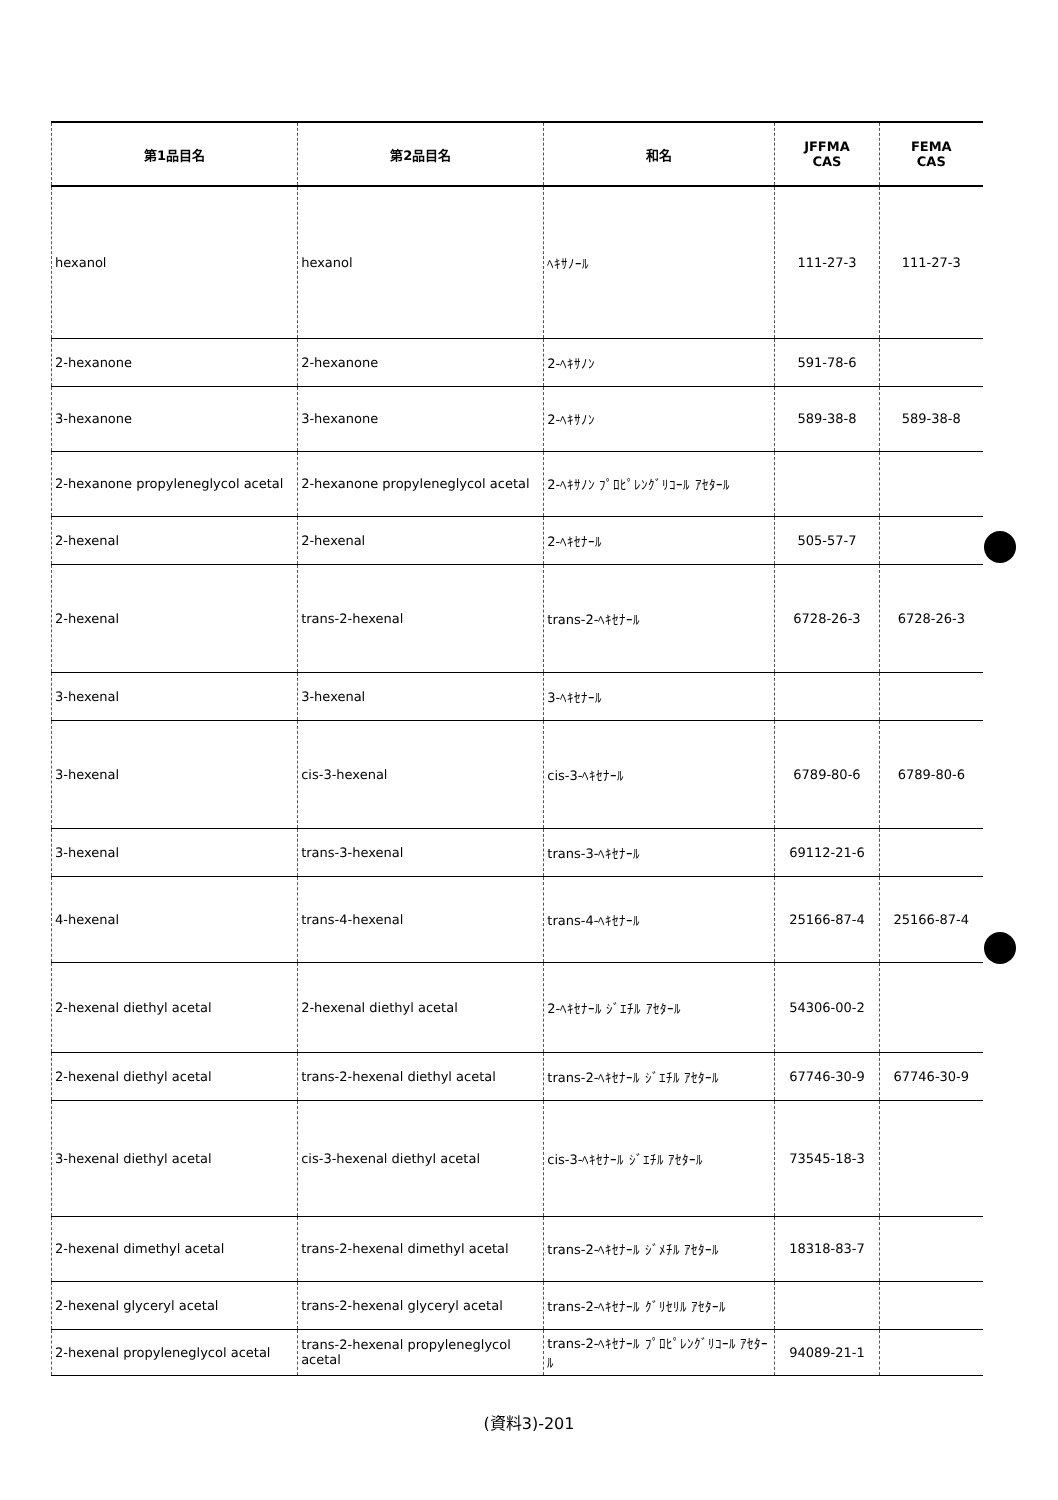| 第1品目名 | 第2品目名 | 和名 | JFFMA CAS | FEMA CAS |
| --- | --- | --- | --- | --- |
| hexanol | hexanol | ﾍｷｻﾉｰﾙ | 111-27-3 | 111-27-3 |
| 2-hexanone | 2-hexanone | 2-ﾍｷｻﾉﾝ | 591-78-6 | |
| 3-hexanone | 3-hexanone | 2-ﾍｷｻﾉﾝ | 589-38-8 | 589-38-8 |
| 2-hexanone propyleneglycol acetal | 2-hexanone propyleneglycol acetal | 2-ﾍｷｻﾉﾝ ﾌﾟﾛﾋﾟﾚﾝｸﾞﾘｺｰﾙ ｱｾﾀｰﾙ | | |
| 2-hexenal | 2-hexenal | 2-ﾍｷｾﾅｰﾙ | 505-57-7 | |
| 2-hexenal | trans-2-hexenal | trans-2-ﾍｷｾﾅｰﾙ | 6728-26-3 | 6728-26-3 |
| 3-hexenal | 3-hexenal | 3-ﾍｷｾﾅｰﾙ | | |
| 3-hexenal | cis-3-hexenal | cis-3-ﾍｷｾﾅｰﾙ | 6789-80-6 | 6789-80-6 |
| 3-hexenal | trans-3-hexenal | trans-3-ﾍｷｾﾅｰﾙ | 69112-21-6 | |
| 4-hexenal | trans-4-hexenal | trans-4-ﾍｷｾﾅｰﾙ | 25166-87-4 | 25166-87-4 |
| 2-hexenal diethyl acetal | 2-hexenal diethyl acetal | 2-ﾍｷｾﾅｰﾙ ｼﾞｴﾁﾙ ｱｾﾀｰﾙ | 54306-00-2 | |
| 2-hexenal diethyl acetal | trans-2-hexenal diethyl acetal | trans-2-ﾍｷｾﾅｰﾙ ｼﾞｴﾁﾙ ｱｾﾀｰﾙ | 67746-30-9 | 67746-30-9 |
| 3-hexenal diethyl acetal | cis-3-hexenal diethyl acetal | cis-3-ﾍｷｾﾅｰﾙ ｼﾞｴﾁﾙ ｱｾﾀｰﾙ | 73545-18-3 | |
| 2-hexenal dimethyl acetal | trans-2-hexenal dimethyl acetal | trans-2-ﾍｷｾﾅｰﾙ ｼﾞﾒﾁﾙ ｱｾﾀｰﾙ | 18318-83-7 | |
| 2-hexenal glyceryl acetal | trans-2-hexenal glyceryl acetal | trans-2-ﾍｷｾﾅｰﾙ ｸﾞﾘｾﾘﾙ ｱｾﾀｰﾙ | | |
| 2-hexenal propyleneglycol acetal | trans-2-hexenal propyleneglycol acetal | trans-2-ﾍｷｾﾅｰﾙ ﾌﾟﾛﾋﾟﾚﾝｸﾞﾘｺｰﾙ ｱｾﾀｰﾙ | 94089-21-1 | |
(資料3)-201